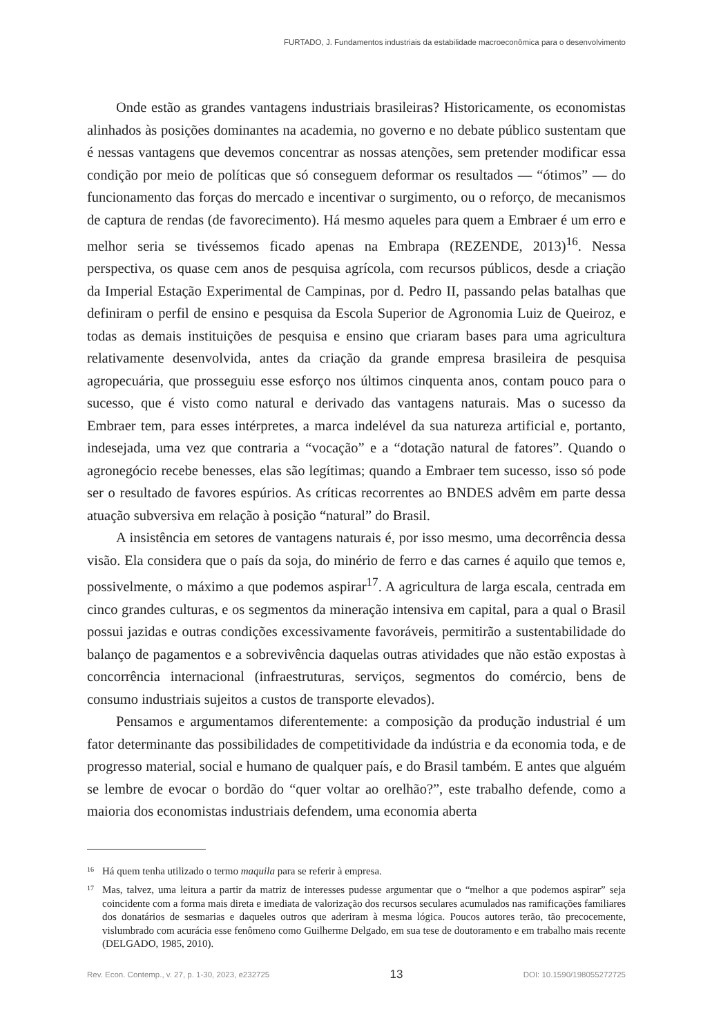FURTADO, J. Fundamentos industriais da estabilidade macroeconômica para o desenvolvimento
Onde estão as grandes vantagens industriais brasileiras? Historicamente, os economistas alinhados às posições dominantes na academia, no governo e no debate público sustentam que é nessas vantagens que devemos concentrar as nossas atenções, sem pretender modificar essa condição por meio de políticas que só conseguem deformar os resultados — “ótimos” — do funcionamento das forças do mercado e incentivar o surgimento, ou o reforço, de mecanismos de captura de rendas (de favorecimento). Há mesmo aqueles para quem a Embraer é um erro e melhor seria se tivéssemos ficado apenas na Embrapa (REZENDE, 2013)<sup>16</sup>. Nessa perspectiva, os quase cem anos de pesquisa agrícola, com recursos públicos, desde a criação da Imperial Estação Experimental de Campinas, por d. Pedro II, passando pelas batalhas que definiram o perfil de ensino e pesquisa da Escola Superior de Agronomia Luiz de Queiroz, e todas as demais instituições de pesquisa e ensino que criaram bases para uma agricultura relativamente desenvolvida, antes da criação da grande empresa brasileira de pesquisa agropecuária, que prosseguiu esse esforço nos últimos cinquenta anos, contam pouco para o sucesso, que é visto como natural e derivado das vantagens naturais. Mas o sucesso da Embraer tem, para esses intérpretes, a marca indelével da sua natureza artificial e, portanto, indesejada, uma vez que contraria a “vocação” e a “dotação natural de fatores”. Quando o agronegócio recebe benesses, elas são legítimas; quando a Embraer tem sucesso, isso só pode ser o resultado de favores espúrios. As críticas recorrentes ao BNDES advêm em parte dessa atuação subversiva em relação à posição “natural” do Brasil.
A insistência em setores de vantagens naturais é, por isso mesmo, uma decorrência dessa visão. Ela considera que o país da soja, do minério de ferro e das carnes é aquilo que temos e, possivelmente, o máximo a que podemos aspirar<sup>17</sup>. A agricultura de larga escala, centrada em cinco grandes culturas, e os segmentos da mineração intensiva em capital, para a qual o Brasil possui jazidas e outras condições excessivamente favoráveis, permitirão a sustentabilidade do balanço de pagamentos e a sobrevivência daquelas outras atividades que não estão expostas à concorrência internacional (infraestruturas, serviços, segmentos do comércio, bens de consumo industriais sujeitos a custos de transporte elevados).
Pensamos e argumentamos diferentemente: a composição da produção industrial é um fator determinante das possibilidades de competitividade da indústria e da economia toda, e de progresso material, social e humano de qualquer país, e do Brasil também. E antes que alguém se lembre de evocar o bordão do “quer voltar ao orelhão?”, este trabalho defende, como a maioria dos economistas industriais defendem, uma economia aberta
16 Há quem tenha utilizado o termo maquila para se referir à empresa.
17 Mas, talvez, uma leitura a partir da matriz de interesses pudesse argumentar que o “melhor a que podemos aspirar” seja coincidente com a forma mais direta e imediata de valorização dos recursos seculares acumulados nas ramificações familiares dos donatários de sesmarias e daqueles outros que aderiram à mesma lógica. Poucos autores terão, tão precocemente, vislumbrado com acurácia esse fenômeno como Guilherme Delgado, em sua tese de doutoramento e em trabalho mais recente (DELGADO, 1985, 2010).
Rev. Econ. Contemp., v. 27, p. 1-30, 2023, e232725 13 DOI: 10.1590/198055272725